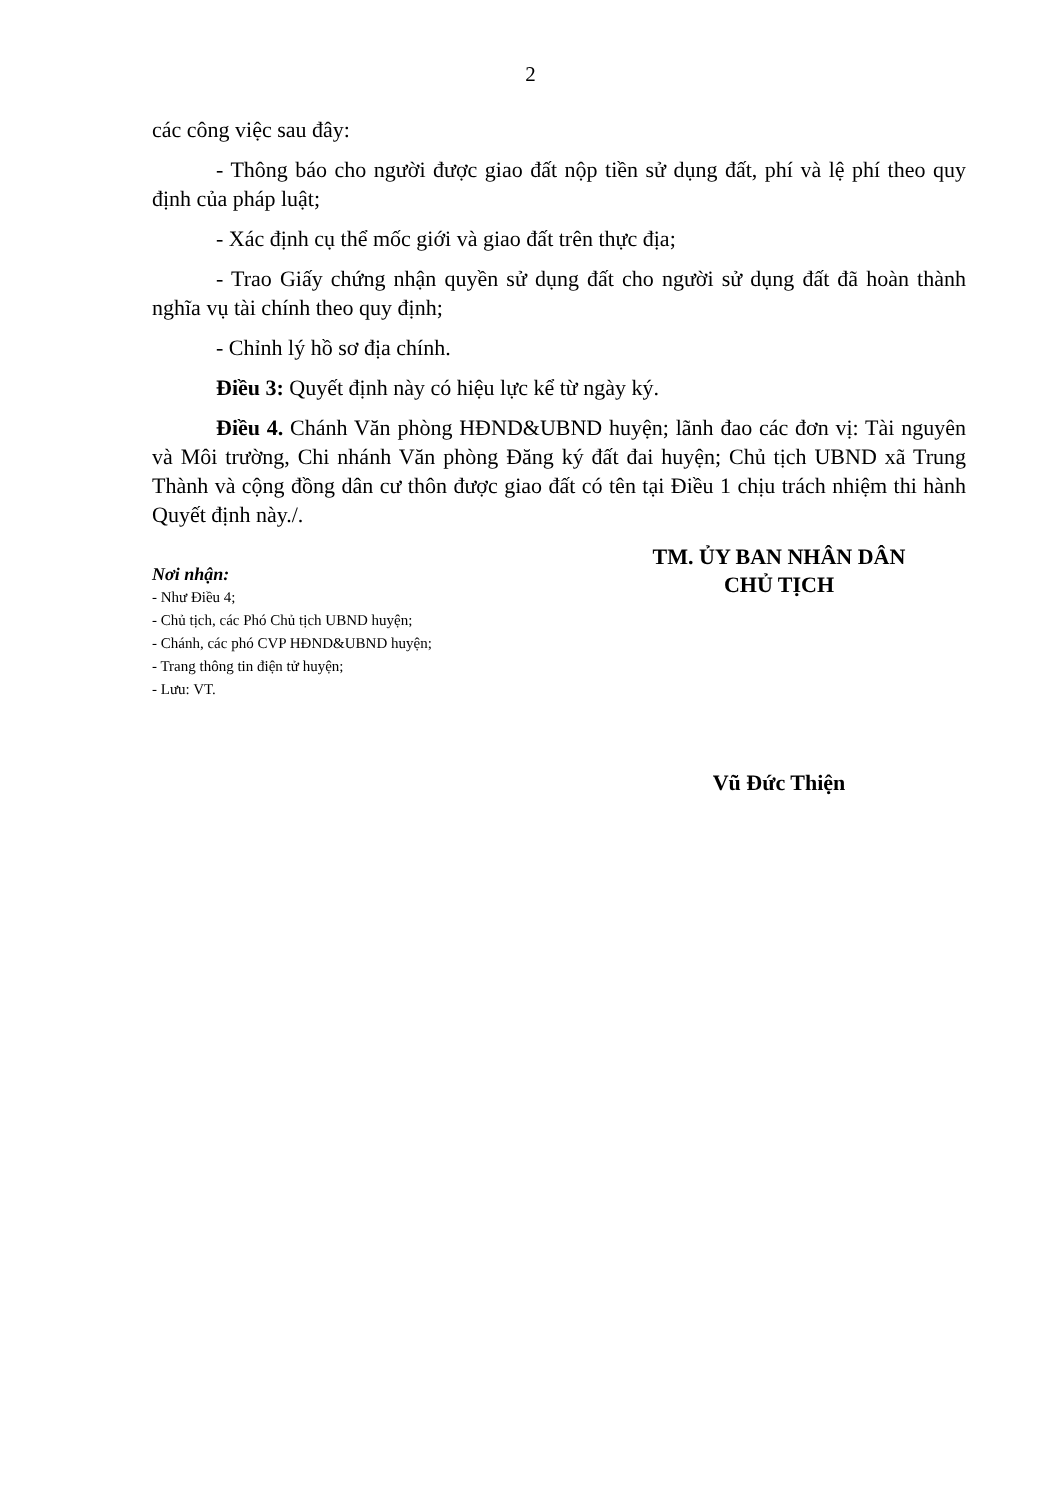2
các công việc sau đây:
- Thông báo cho người được giao đất nộp tiền sử dụng đất, phí và lệ phí theo quy định của pháp luật;
- Xác định cụ thể mốc giới và giao đất trên thực địa;
- Trao Giấy chứng nhận quyền sử dụng đất cho người sử dụng đất đã hoàn thành nghĩa vụ tài chính theo quy định;
- Chỉnh lý hồ sơ địa chính.
Điều 3: Quyết định này có hiệu lực kể từ ngày ký.
Điều 4. Chánh Văn phòng HĐND&UBND huyện; lãnh đao các đơn vị: Tài nguyên và Môi trường, Chi nhánh Văn phòng Đăng ký đất đai huyện; Chủ tịch UBND xã Trung Thành và cộng đồng dân cư thôn được giao đất có tên tại Điều 1 chịu trách nhiệm thi hành Quyết định này./.
Nơi nhận:
- Như Điều 4;
- Chủ tịch, các Phó Chủ tịch UBND huyện;
- Chánh, các phó CVP HĐND&UBND huyện;
- Trang thông tin điện tử huyện;
- Lưu: VT.
TM. ỦY BAN NHÂN DÂN
CHỦ TỊCH
Vũ Đức Thiện